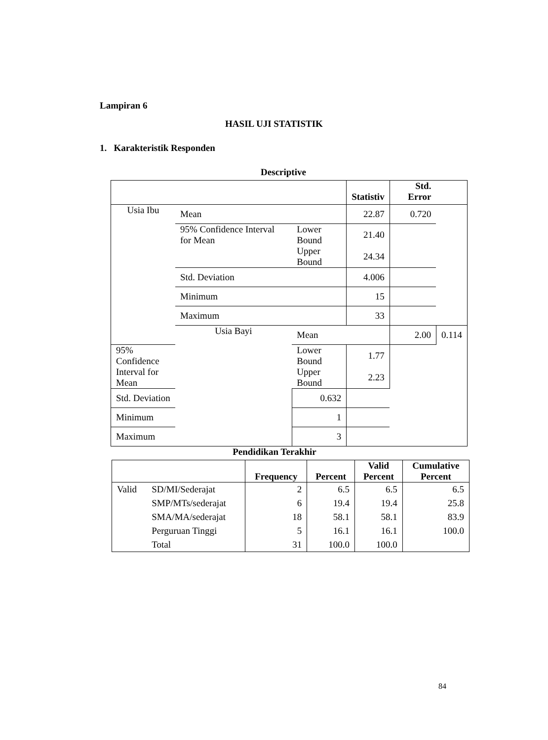Lampiran 6
HASIL UJI STATISTIK
1. Karakteristik Responden
Descriptive
| | | | Statistiv | Std. Error | |
| --- | --- | --- | --- | --- | --- |
| Usia Ibu | Mean | | 22.87 | 0.720 | |
| | 95% Confidence Interval for Mean | Lower Bound | 21.40 | | |
| | | Upper Bound | 24.34 | | |
| | Std. Deviation | | 4.006 | | |
| | Minimum | | 15 | | |
| | Maximum | | 33 | | |
| | Usia Bayi | Mean | | 2.00 | 0.114 |
| 95% Confidence Interval for Mean | | Lower Bound | 1.77 | | |
| | | Upper Bound | 2.23 | | |
| Std. Deviation | | 0.632 | | | |
| Minimum | | 1 | | | |
| Maximum | | 3 | | | |
Pendidikan Terakhir
| | | Frequency | Percent | Valid Percent | Cumulative Percent |
| --- | --- | --- | --- | --- | --- |
| Valid | SD/MI/Sederajat | 2 | 6.5 | 6.5 | 6.5 |
| | SMP/MTs/sederajat | 6 | 19.4 | 19.4 | 25.8 |
| | SMA/MA/sederajat | 18 | 58.1 | 58.1 | 83.9 |
| | Perguruan Tinggi | 5 | 16.1 | 16.1 | 100.0 |
| | Total | 31 | 100.0 | 100.0 | |
84